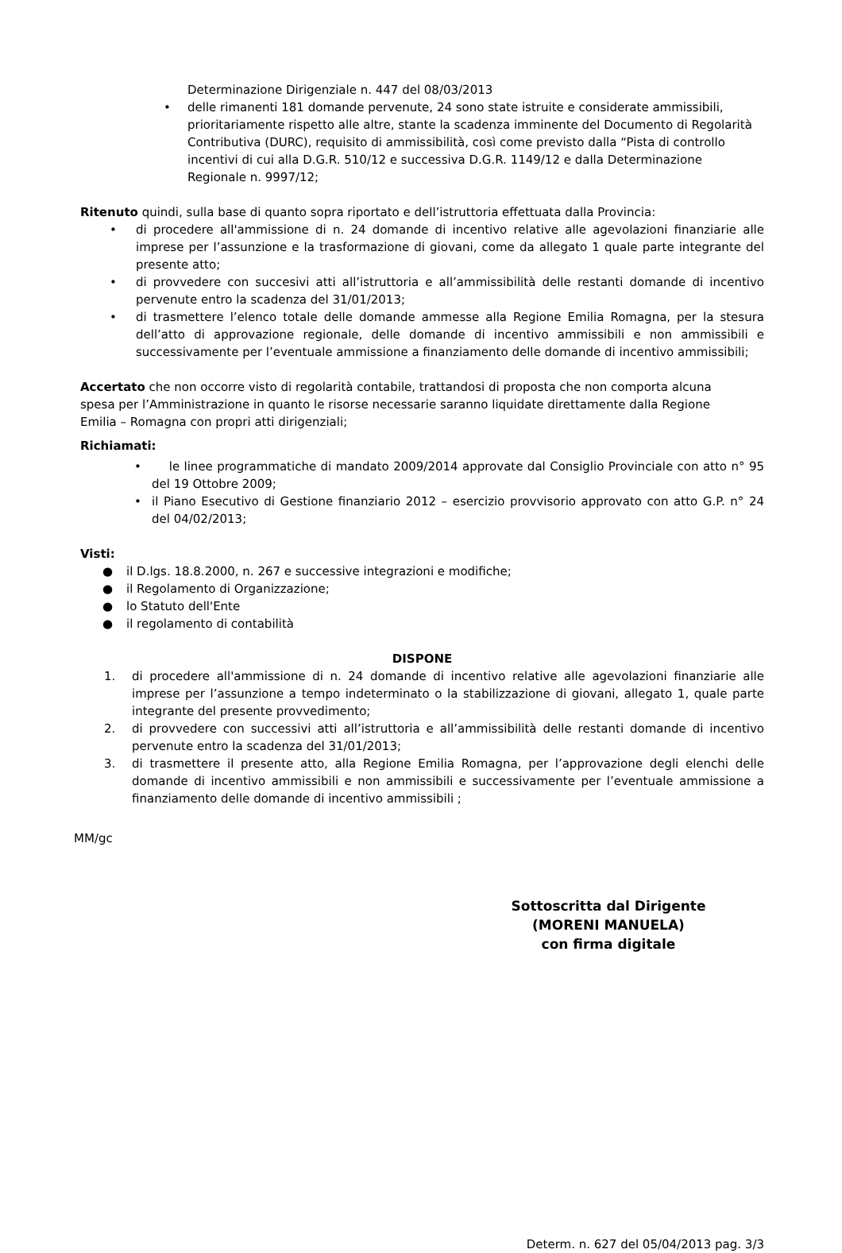Determinazione Dirigenziale n. 447 del 08/03/2013
• delle rimanenti 181 domande pervenute, 24 sono state istruite e considerate ammissibili, prioritariamente rispetto alle altre, stante la scadenza imminente del Documento di Regolarità Contributiva (DURC), requisito di ammissibilità, così come previsto dalla “Pista di controllo incentivi di cui alla D.G.R. 510/12 e successiva D.G.R. 1149/12 e dalla Determinazione Regionale n. 9997/12;
Ritenuto quindi, sulla base di quanto sopra riportato e dell’istruttoria effettuata dalla Provincia:
• di procedere all'ammissione di n. 24 domande di incentivo relative alle agevolazioni finanziarie alle imprese per l’assunzione e la trasformazione di giovani, come da allegato 1 quale parte integrante del presente atto;
• di provvedere con succesivi atti all’istruttoria e all’ammissibilità delle restanti domande di incentivo pervenute entro la scadenza del 31/01/2013;
• di trasmettere l’elenco totale delle domande ammesse alla Regione Emilia Romagna, per la stesura dell’atto di approvazione regionale, delle domande di incentivo ammissibili e non ammissibili e successivamente per l’eventuale ammissione a finanziamento delle domande di incentivo ammissibili;
Accertato che non occorre visto di regolarità contabile, trattandosi di proposta che non comporta alcuna spesa per l’Amministrazione in quanto le risorse necessarie saranno liquidate direttamente dalla Regione Emilia – Romagna con propri atti dirigenziali;
Richiamati:
• le linee programmatiche di mandato 2009/2014 approvate dal Consiglio Provinciale con atto n° 95 del 19 Ottobre 2009;
• il Piano Esecutivo di Gestione finanziario 2012 – esercizio provvisorio approvato con atto G.P. n° 24 del 04/02/2013;
Visti:
● il D.lgs. 18.8.2000, n. 267 e successive integrazioni e modifiche;
● il Regolamento di Organizzazione;
● lo Statuto dell'Ente
● il regolamento di contabilità
DISPONE
1. di procedere all'ammissione di n. 24 domande di incentivo relative alle agevolazioni finanziarie alle imprese per l’assunzione a tempo indeterminato o la stabilizzazione di giovani, allegato 1, quale parte integrante del presente provvedimento;
2. di provvedere con successivi atti all’istruttoria e all’ammissibilità delle restanti domande di incentivo pervenute entro la scadenza del 31/01/2013;
3. di trasmettere il presente atto, alla Regione Emilia Romagna, per l’approvazione degli elenchi delle domande di incentivo ammissibili e non ammissibili e successivamente per l’eventuale ammissione a finanziamento delle domande di incentivo ammissibili ;
MM/gc
Sottoscritta dal Dirigente
(MORENI MANUELA)
con firma digitale
Determ. n. 627 del 05/04/2013 pag. 3/3